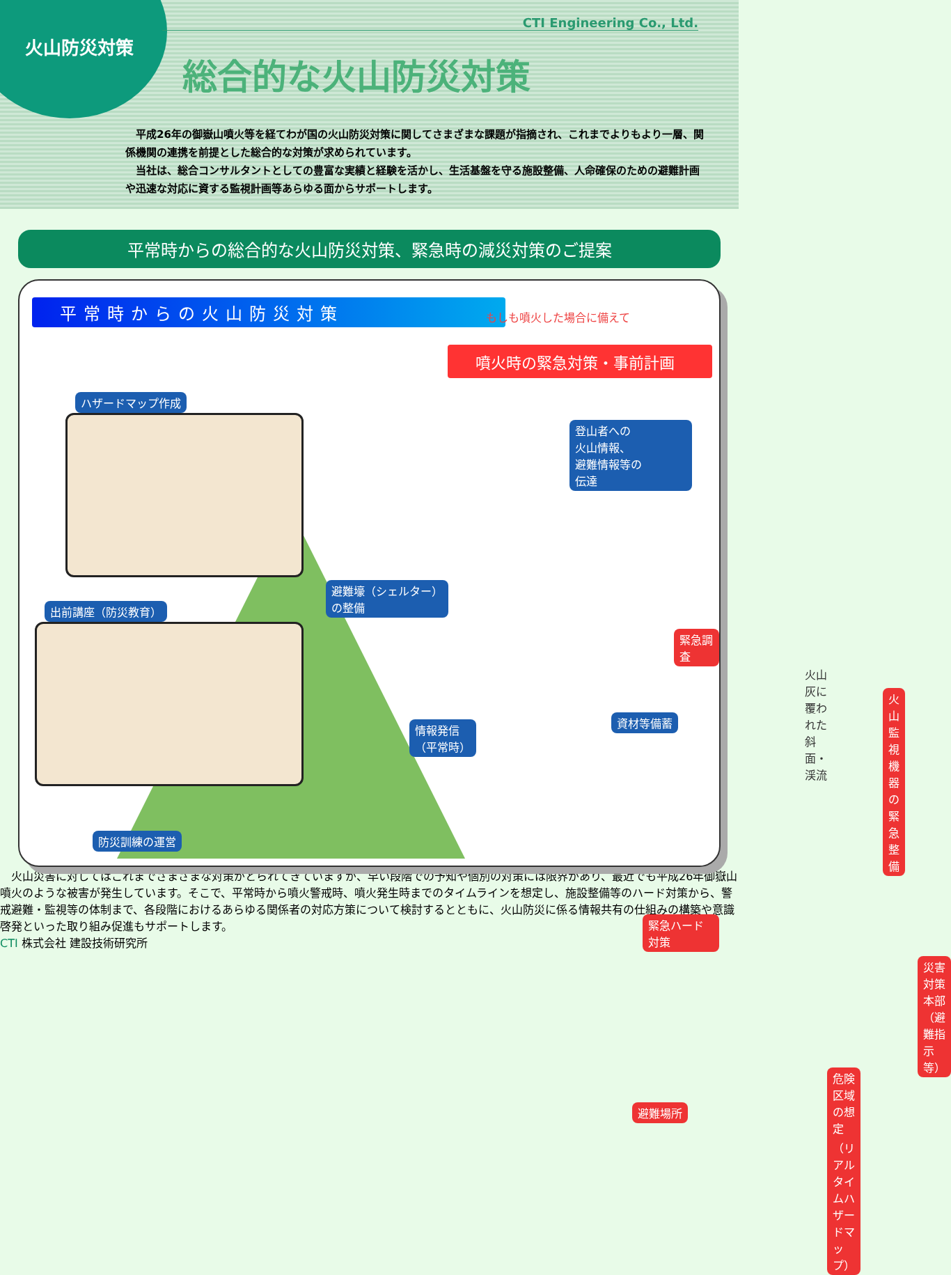火山防災対策
CTI Engineering Co., Ltd.
総合的な火山防災対策
　平成26年の御嶽山噴火等を経てわが国の火山防災対策に関してさまざまな課題が指摘され、これまでよりもより一層、関係機関の連携を前提とした総合的な対策が求められています。
　当社は、総合コンサルタントとしての豊富な実績と経験を活かし、生活基盤を守る施設整備、人命確保のための避難計画や迅速な対応に資する監視計画等あらゆる面からサポートします。
平常時からの総合的な火山防災対策、緊急時の減災対策のご提案
平常時からの火山防災対策 もしも噴火した場合に備えて
噴火時の緊急対策・事前計画
ハザードマップ作成
出前講座（防災教育）
防災訓練の運営
登山者への
火山情報、
避難情報等の
伝達
避難壕（シェルター）
の整備
情報発信
（平常時）
資材等備蓄
緊急調査
火山灰に覆われた
斜面・渓流
火山監視機器の
緊急整備
緊急ハード対策
災害対策本部
（避難指示等）
危険区域の想定
（リアルタイムハザードマップ）
避難場所
　火山災害に対してはこれまでさまざまな対策がとられてきていますが、早い段階での予知や個別の対策には限界があり、最近でも平成26年御嶽山噴火のような被害が発生しています。そこで、平常時から噴火警戒時、噴火発生時までのタイムラインを想定し、施設整備等のハード対策から、警戒避難・監視等の体制まで、各段階におけるあらゆる関係者の対応方策について検討するとともに、火山防災に係る情報共有の仕組みの構築や意識啓発といった取り組み促進もサポートします。
CTI 株式会社 建設技術研究所